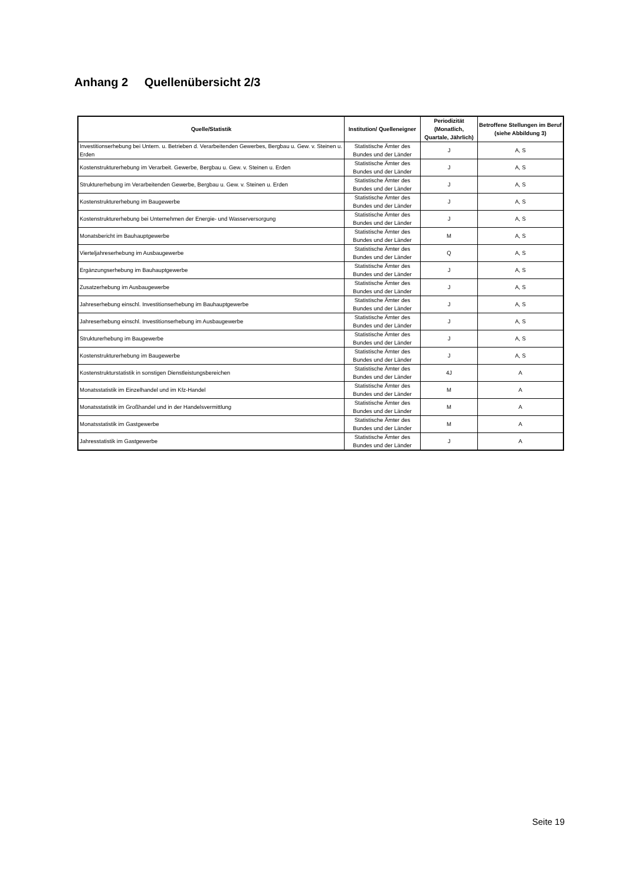Anhang 2 Quellenübersicht 2/3
| Quelle/Statistik | Institution/ Quelleneigner | Periodizität (Monatlich, Quartale, Jährlich) | Betroffene Stellungen im Beruf (siehe Abbildung 3) |
| --- | --- | --- | --- |
| Investitionserhebung bei Untern. u. Betrieben d. Verarbeitenden Gewerbes, Bergbau u. Gew. v. Steinen u. Erden | Statistische Ämter des Bundes und der Länder | J | A, S |
| Kostenstrukturerhebung im Verarbeit. Gewerbe, Bergbau u. Gew. v. Steinen u. Erden | Statistische Ämter des Bundes und der Länder | J | A, S |
| Strukturerhebung im Verarbeitenden Gewerbe, Bergbau u. Gew. v. Steinen u. Erden | Statistische Ämter des Bundes und der Länder | J | A, S |
| Kostenstrukturerhebung im Baugewerbe | Statistische Ämter des Bundes und der Länder | J | A, S |
| Kostenstrukturerhebung bei Unternehmen der Energie- und Wasserversorgung | Statistische Ämter des Bundes und der Länder | J | A, S |
| Monatsbericht im Bauhauptgewerbe | Statistische Ämter des Bundes und der Länder | M | A, S |
| Vierteljahreserhebung im Ausbaugewerbe | Statistische Ämter des Bundes und der Länder | Q | A, S |
| Ergänzungserhebung im Bauhauptgewerbe | Statistische Ämter des Bundes und der Länder | J | A, S |
| Zusatzerhebung im Ausbaugewerbe | Statistische Ämter des Bundes und der Länder | J | A, S |
| Jahreserhebung einschl. Investitionserhebung im Bauhauptgewerbe | Statistische Ämter des Bundes und der Länder | J | A, S |
| Jahreserhebung einschl. Investitionserhebung im Ausbaugewerbe | Statistische Ämter des Bundes und der Länder | J | A, S |
| Strukturerhebung im Baugewerbe | Statistische Ämter des Bundes und der Länder | J | A, S |
| Kostenstrukturerhebung im Baugewerbe | Statistische Ämter des Bundes und der Länder | J | A, S |
| Kostenstrukturstatistik in sonstigen Dienstleistungsbereichen | Statistische Ämter des Bundes und der Länder | 4J | A |
| Monatsstatistik im Einzelhandel und im Kfz-Handel | Statistische Ämter des Bundes und der Länder | M | A |
| Monatsstatistik im Großhandel und in der Handelsvermittlung | Statistische Ämter des Bundes und der Länder | M | A |
| Monatsstatistik im Gastgewerbe | Statistische Ämter des Bundes und der Länder | M | A |
| Jahresstatistik im Gastgewerbe | Statistische Ämter des Bundes und der Länder | J | A |
Seite 19